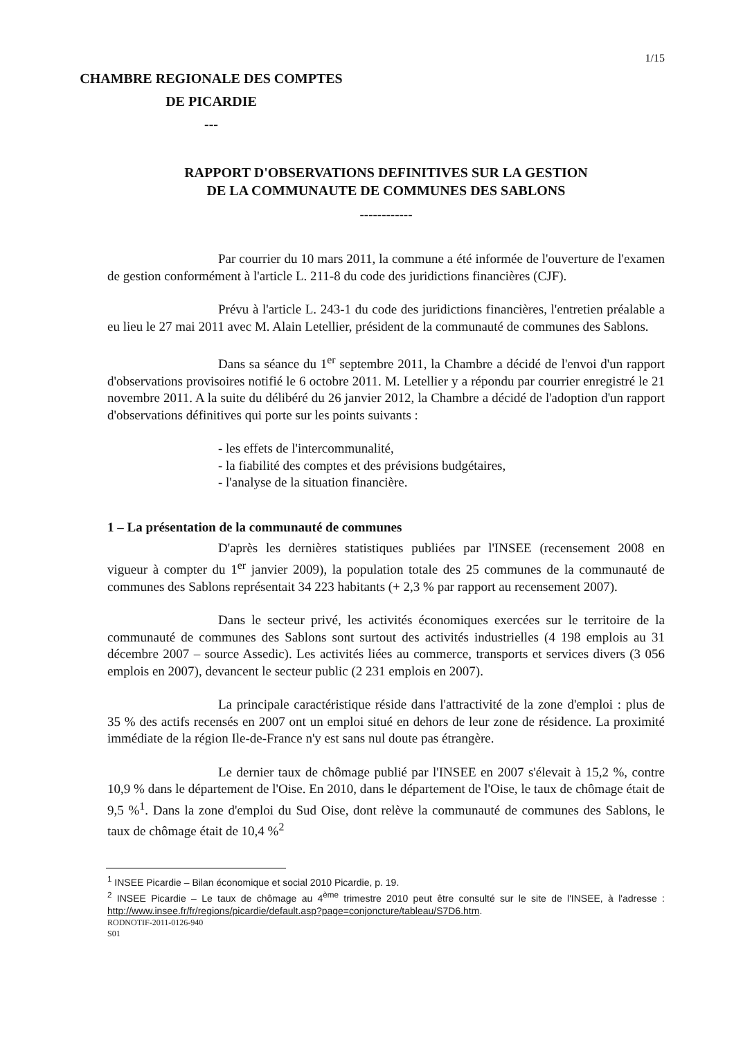1/15
CHAMBRE REGIONALE DES COMPTES
DE PICARDIE
---
RAPPORT D'OBSERVATIONS DEFINITIVES SUR LA GESTION
DE LA COMMUNAUTE DE COMMUNES DES SABLONS
------------
Par courrier du 10 mars 2011, la commune a été informée de l'ouverture de l'examen de gestion conformément à l'article L. 211-8 du code des juridictions financières (CJF).
Prévu à l'article L. 243-1 du code des juridictions financières, l'entretien préalable a eu lieu le 27 mai 2011 avec M. Alain Letellier, président de la communauté de communes des Sablons.
Dans sa séance du 1<sup>er</sup> septembre 2011, la Chambre a décidé de l'envoi d'un rapport d'observations provisoires notifié le 6 octobre 2011. M. Letellier y a répondu par courrier enregistré le 21 novembre 2011. A la suite du délibéré du 26 janvier 2012, la Chambre a décidé de l'adoption d'un rapport d'observations définitives qui porte sur les points suivants :
- les effets de l'intercommunalité,
- la fiabilité des comptes et des prévisions budgétaires,
- l'analyse de la situation financière.
1 – La présentation de la communauté de communes
D'après les dernières statistiques publiées par l'INSEE (recensement 2008 en vigueur à compter du 1<sup>er</sup> janvier 2009), la population totale des 25 communes de la communauté de communes des Sablons représentait 34 223 habitants (+ 2,3 % par rapport au recensement 2007).
Dans le secteur privé, les activités économiques exercées sur le territoire de la communauté de communes des Sablons sont surtout des activités industrielles (4 198 emplois au 31 décembre 2007 – source Assedic). Les activités liées au commerce, transports et services divers (3 056 emplois en 2007), devancent le secteur public (2 231 emplois en 2007).
La principale caractéristique réside dans l'attractivité de la zone d'emploi : plus de 35 % des actifs recensés en 2007 ont un emploi situé en dehors de leur zone de résidence. La proximité immédiate de la région Ile-de-France n'y est sans nul doute pas étrangère.
Le dernier taux de chômage publié par l'INSEE en 2007 s'élevait à 15,2 %, contre 10,9 % dans le département de l'Oise. En 2010, dans le département de l'Oise, le taux de chômage était de 9,5 %<sup>1</sup>. Dans la zone d'emploi du Sud Oise, dont relève la communauté de communes des Sablons, le taux de chômage était de 10,4 %<sup>2</sup>
<sup>1</sup> INSEE Picardie – Bilan économique et social 2010 Picardie, p. 19.
<sup>2</sup> INSEE Picardie – Le taux de chômage au 4<sup>ème</sup> trimestre 2010 peut être consulté sur le site de l'INSEE, à l'adresse : http://www.insee.fr/fr/regions/picardie/default.asp?page=conjoncture/tableau/S7D6.htm.
RODNOTIF-2011-0126-940
S01